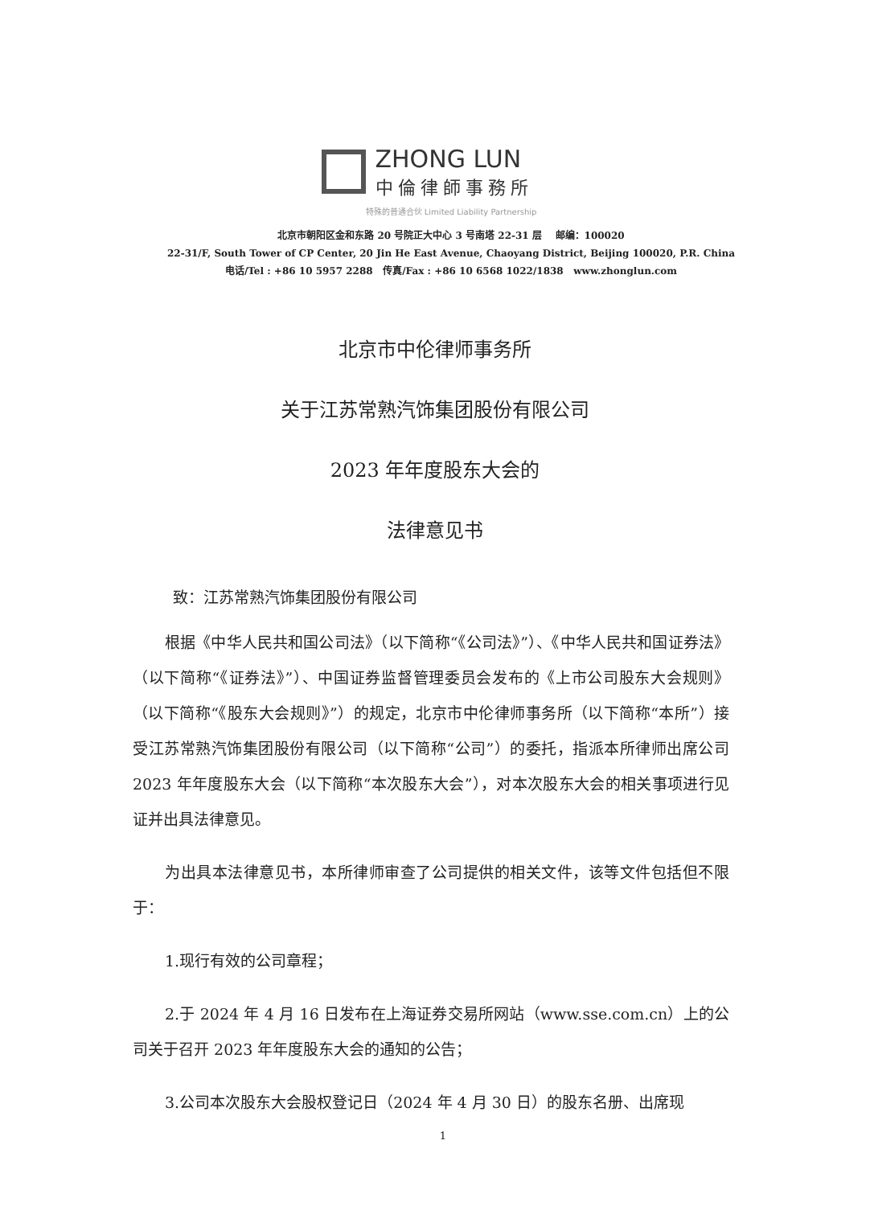ZHONG LUN
中倫律師事務所
特殊的普通合伙 Limited Liability Partnership
北京市朝阳区金和东路 20 号院正大中心 3 号南塔 22-31 层 邮编：100020
22-31/F, South Tower of CP Center, 20 Jin He East Avenue, Chaoyang District, Beijing 100020, P.R. China
电话/Tel : +86 10 5957 2288 传真/Fax : +86 10 6568 1022/1838 www.zhonglun.com
北京市中伦律师事务所
关于江苏常熟汽饰集团股份有限公司
2023 年年度股东大会的
法律意见书
致：江苏常熟汽饰集团股份有限公司
根据《中华人民共和国公司法》（以下简称“《公司法》”）、《中华人民共和国证券法》（以下简称“《证券法》”）、中国证券监督管理委员会发布的《上市公司股东大会规则》（以下简称“《股东大会规则》”）的规定，北京市中伦律师事务所（以下简称“本所”）接受江苏常熟汽饰集团股份有限公司（以下简称“公司”）的委托，指派本所律师出席公司 2023 年年度股东大会（以下简称“本次股东大会”），对本次股东大会的相关事项进行见证并出具法律意见。
为出具本法律意见书，本所律师审查了公司提供的相关文件，该等文件包括但不限于：
1.现行有效的公司章程；
2.于 2024 年 4 月 16 日发布在上海证券交易所网站（www.sse.com.cn）上的公司关于召开 2023 年年度股东大会的通知的公告；
3.公司本次股东大会股权登记日（2024 年 4 月 30 日）的股东名册、出席现
1